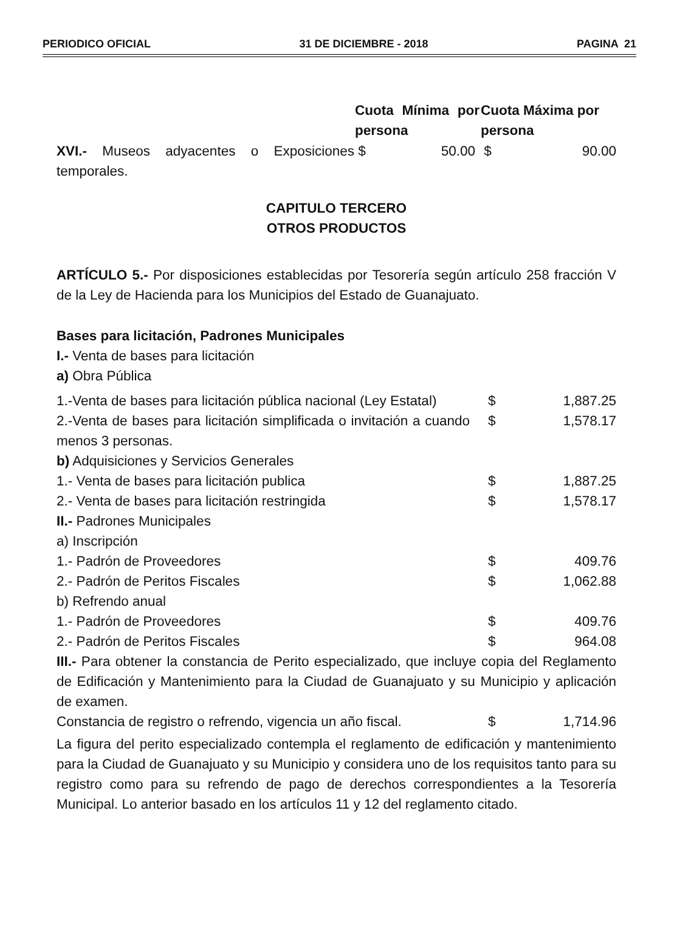PERIODICO OFICIAL 31 DE DICIEMBRE - 2018 PAGINA 21
| | Cuota Mínima por persona | Cuota Máxima por persona |
| XVI.- Museos adyacentes o Exposiciones temporales. | $ 50.00 | $ 90.00 |
CAPITULO TERCERO
OTROS PRODUCTOS
ARTÍCULO 5.- Por disposiciones establecidas por Tesorería según artículo 258 fracción V de la Ley de Hacienda para los Municipios del Estado de Guanajuato.
Bases para licitación, Padrones Municipales
I.- Venta de bases para licitación
a) Obra Pública
| 1.-Venta de bases para licitación pública nacional (Ley Estatal) | $ | 1,887.25 |
| 2.-Venta de bases para licitación simplificada o invitación a cuando menos 3 personas. | $ | 1,578.17 |
| b) Adquisiciones y Servicios Generales | | |
| 1.- Venta de bases para licitación publica | $ | 1,887.25 |
| 2.- Venta de bases para licitación restringida | $ | 1,578.17 |
| II.- Padrones Municipales | | |
| a) Inscripción | | |
| 1.- Padrón de Proveedores | $ | 409.76 |
| 2.- Padrón de Peritos Fiscales | $ | 1,062.88 |
| b) Refrendo anual | | |
| 1.- Padrón de Proveedores | $ | 409.76 |
| 2.- Padrón de Peritos Fiscales | $ | 964.08 |
III.- Para obtener la constancia de Perito especializado, que incluye copia del Reglamento de Edificación y Mantenimiento para la Ciudad de Guanajuato y su Municipio y aplicación de examen.
| Constancia de registro o refrendo, vigencia un año fiscal. | $ | 1,714.96 |
La figura del perito especializado contempla el reglamento de edificación y mantenimiento para la Ciudad de Guanajuato y su Municipio y considera uno de los requisitos tanto para su registro como para su refrendo de pago de derechos correspondientes a la Tesorería Municipal. Lo anterior basado en los artículos 11 y 12 del reglamento citado.